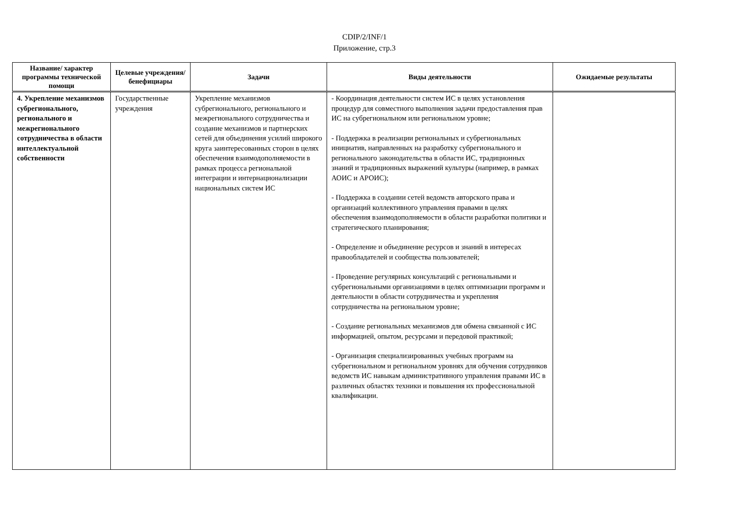CDIP/2/INF/1
Приложение, стр.3
| Название/ характер программы технической помощи | Целевые учреждения/ бенефициары | Задачи | Виды деятельности | Ожидаемые результаты |
| --- | --- | --- | --- | --- |
| 4. Укрепление механизмов субрегионального, регионального и межрегионального сотрудничества в области интеллектуальной собственности | Государственные учреждения | Укрепление механизмов субрегионального, регионального и межрегионального сотрудничества и создание механизмов и партнерских сетей для объединения усилий широкого круга заинтересованных сторон в целях обеспечения взаимодополняемости в рамках процесса региональной интеграции и интернационализации национальных систем ИС | - Координация деятельности систем ИС в целях установления процедур для совместного выполнения задачи предоставления прав ИС на субрегиональном или региональном уровне; - Поддержка в реализации региональных и субрегиональных инициатив, направленных на разработку субрегионального и регионального законодательства в области ИС, традиционных знаний и традиционных выражений культуры (например, в рамках АОИС и АРОИС); - Поддержка в создании сетей ведомств авторского права и организаций коллективного управления правами в целях обеспечения взаимодополняемости в области разработки политики и стратегического планирования; - Определение и объединение ресурсов и знаний в интересах правообладателей и сообщества пользователей; - Проведение регулярных консультаций с региональными и субрегиональными организациями в целях оптимизации программ и деятельности в области сотрудничества и укрепления сотрудничества на региональном уровне; - Создание региональных механизмов для обмена связанной с ИС информацией, опытом, ресурсами и передовой практикой; - Организация специализированных учебных программ на субрегиональном и региональном уровнях для обучения сотрудников ведомств ИС навыкам административного управления правами ИС в различных областях техники и повышения их профессиональной квалификации. | |